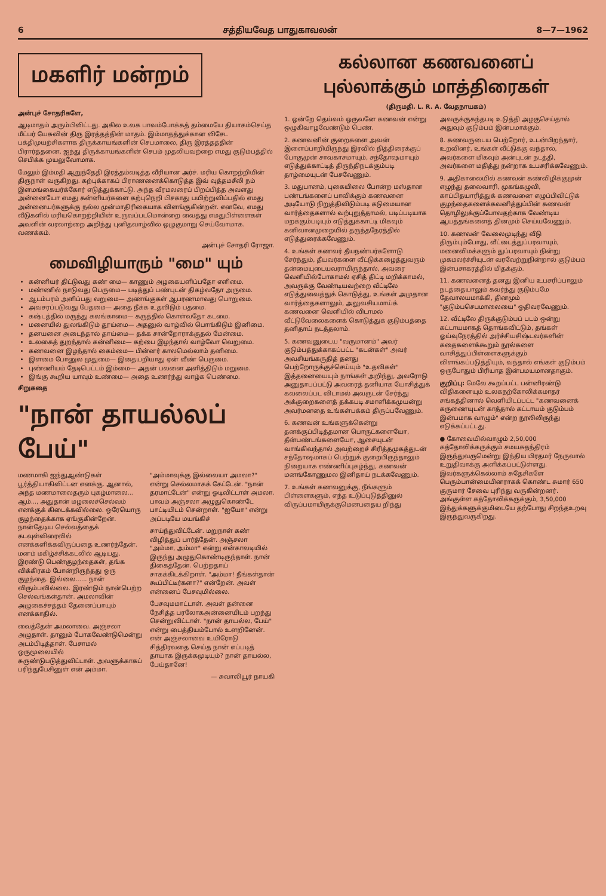6 சத்தியவேத பாதுகாவலன் 8—7—1962
மகளிர் மன்றம்
அன்புச் சோதரிகளே,
ஆடிமாதம் அரும்பிவிட்டது. அகில உலக பாவம்போக்கத் தம்மையே தியாகம்செய்த மீட்பர் யேசுவின் திரு இரத்தத்தின் மாதம். இம்மாதத்துக்கான விசேட பக்திமுயற்சிகளாக திருக்காயங்களின் செபமாலை, திரு இரத்தத்தின் பிரார்த்தனை, ஐந்து திருக்காயங்களின் செபம் முதலியவற்றை எமது குடும்பத்தில் செபிக்க முயலுவோமாக.
மேலும் இம்மதி ஆறுந்தேதி இரத்தம்வடித்த வீரியான அர்ச். மரிய கொறற்றியின் திருநாள் வருகிறது. கற்புக்காகப் பிராணனைக்கொடுத்த இவ் வுத்தமசீலி நம் இளமங்கையர்க்கோர் எடுத்துக்காட்டு. அந்த வீரமலரைப் பிறப்பித்த அவளது அன்னையோ எமது கன்னியர்களை கற்புநெறி பிசகாது பயிற்றுவிப்பதில் எமது அன்னையர்களுக்கு நல்ல முன்மாதிரிகையாக விளங்குகின்றன். எனவே, எமது வீடுகளில் மரியகொறற்றியின் உருவப்படமொன்றை வைத்து எமதுபிள்ளைகள் அவளின் வரலாற்றை அறிந்து புனிதவாழ்வில் ஒழுகுமாறு செய்வோமாக. வணக்கம்.
அன்புச் சோதரி ரோஜா.
மைவிழியாரும் "மை" யும்
கன்னியர் திட்டுவது கண் மை— காணும் அழகையளிப்பதோ எளிமை.
மண்ணில் நாடுவது பெருமை— படித்துப் பண்புடன் திகழ்வதோ அருமை.
ஆடம்பரம் அளிப்பது வறுமை— அணங்குகள் ஆபரணமாவது பொறுமை.
அவசரப்படுவது பேதமை— அதை நீக்க உதவிடும் பதமை.
கஷ்டத்தில் மருந்து கலங்காமை— கருத்தில் கொள்வதோ கடமை.
மனையில் துலங்கிடும் தூய்மை— அதனுல் வாழ்வில் பொங்கிடும் இனிமை.
தனயனை அடைந்தால் தாய்மை— தக்க சான்றோராக்குதல் மேன்மை.
உலகைத் துறந்தால் கன்னிமை— கற்பை இழந்தால் வாழ்வோ வெறுமை.
கணவனை இழந்தால் கைம்மை— பின்னர் காலமெல்லாம் தனிமை.
இளமை போனுல முதுமை— இதையறியாது ஏன் வீண் பெருமை.
புண்ணியம் தேடிபெட்டம் இம்மை— அதன் பலனை அளித்திடும் மறுமை.
இங்கு கூறிய யாவும் உண்மை— அதை உணர்ந்து வாழ்க பெண்மை.
சிறுகதை
"நான் தாயல்லப் பேய்"
மணமாகி ஐந்துஆண்டுகள் பூர்த்தியாகிவிட்டன எனக்கு. ஆனால், அந்த மணமாலைதரும் புகழ்மாலை... ஆம்..., அதுதான் மழலைச்செல்வம் எனக்குக் கிடைக்கவில்லை. ஒரேயொரு குழந்தைக்காக ஏங்குகின்றேன். நான்தேடிய செல்வத்தைக் கடவுள்விரைவில் எனக்களிக்கவிருப்பதை உணர்ந்தேன். மனம் மகிழ்ச்சிக்கடலில் ஆடியது. இரண்டு பெண்குழந்தைகள், தங்க விக்கிரகம் போன்றிருந்தது ஒரு குழந்தை. இல்லை...... நான் விரும்பவில்லை. இரண்டும் நான்பெற்ற செல்வங்கள்தான். அமலாவின் அழுகைச்சத்தம் தேனைப்பாயும் எனக்காதில்.
வைத்தேன் அமலாவை. அஞ்சலா அழுதாள். தானும் போகவேண்டுமென்று அடம்பிடித்தாள். பேசாமல் ஒருமூலையில் சுருண்டுபடுத்துவிட்டாள். அவளுக்காகப் பரிந்துபேசினுள் என் அம்மா. "அம்மாவுக்கு இல்லையா அமலா?" என்று செல்லமாகக் கேட்டேன். "நான் தரமாட்டேன்" என்று ஓடிவிட்டாள் அமலா. பாவம் அஞ்சலா அழுதுகொண்டே பாட்டியிடம் சென்றாள். "ஐயோ" என்று அப்படியே மயங்கிச்
சாய்ந்துவிட்டேன். மறுநாள் கண் விழித்துப் பார்த்தேன். அஞ்சலா "அம்மா, அம்மா" என்று என்காலடியில் இருந்து அழுதுகொண்டிருந்தாள். நான் திகைத்தேன். பெற்றதாய் சாகக்கிடக்கிறாள். "அம்மா! நீங்கள்தான் கூப்பிட்டீர்களா?" என்றேன். அவள் என்னைப் பேசவுமில்லை.
பேசவுமமாட்டாள். அவள் தன்னை நேசித்த பரலோகஅன்னையிடம் பறந்து சென்றுவிட்டாள். "நான் தாயல்ல, பேய்" என்று பைத்தியம்போல் உளறினேன். என் அஞ்சலாவை உயிரோடு சித்திரவதை செய்த நான் எப்படித் தாயாக இருக்கமுடியும்? நான் தாயல்ல, பேய்தானே!
— சுவாலியூர் நாயகி
கல்லான கணவனைப் புல்லாக்கும் மாத்திரைகள்
(திருமதி. L. R. A. வேதநாயகம்)
1. ஒன்றே தெய்வம் ஒருவனே கணவன் என்று ஒழுகிவாழவேண்டும் பெண்.
2. கணவனின் குறைகளை அவன் இளைப்பாறியிருந்து இரவில் நித்திரைக்குப் போகுமுன் சாவகாசமாயும், சந்தோஷமாயும் எடுத்துக்காட்டித் திருந்திநடக்கும்படி தாழ்மையுடன் பேசவேணும்.
3. மதுபானம், புகையிலை போன்ற மஸ்தான பண்டங்களைப் பாவிக்கும் கணவனை அடியோடு நிறுத்திவிடும்படி கடுமையான வார்த்தைகளால் வற்புறுத்தாமல், படிப்படியாக மறக்கும்படியும் எடுத்துக்காட்டி மிகவும் கனிவானமுறையில் தருந்தநேரத்தில் எடுத்துரைக்கவேணும்.
4. உங்கள் கணவர் தீயநண்பர்களோடு சேர்ந்தும், தீயவர்களை வீட்டுக்கழைத்துவரும் தன்மையுடையவராயிருந்தால், அவரை வெளியில்போகாமல் ஏசித் திட்டி மறிக்காமல், அவருக்கு வேண்டியவற்றை வீட்டிலே எடுத்துவைத்துக் கொடுத்து, உங்கள் அமுதான வார்த்தைகளாலும், அலுவசியமாய்க் கணவனை வெளியில் விடாமல் வீட்டுவேலைகளைக் கொடுத்துக் குடும்பத்தை தனிதாய் நடத்தலாம்.
5. கணவனுடைய "வருமானம்" அவர் குடும்பத்துக்காகப்பட்ட "கடன்கள்" அவர் அவசியங்கருதித் தனது பெற்றோருக்குச்செய்யும் "உதவிகள்" இத்தனையையும் நாங்கள் அறிந்து, அவரோடு அனுதாபப்பட்டு அவரைத் தனியாக யோசித்துக் கவலைப்பட விடாமல் அவருடன் சேர்ந்து அக்குறைகளைத் தக்கபடி சமாளிக்கமுயன்று அவர்மனதை உங்கள்பக்கம் திருப்பவேணும்.
6. கணவன் உங்களுக்கென்று தனக்குப்பிடித்தமான பொருட்களையோ, தீன்பண்டங்களையோ, ஆசையுடன் வாங்கிவந்தால் அவற்றைச் சிரித்தமுகத்துடன் சந்தோஷமாகப் பெற்றுக் குறைபிருந்தாலும் நிறையாக எண்ணிப்புகழ்ந்து, கணவன் மனங்கோணுமல இனிதாய் நடக்கவேணும்.
7. உங்கள் கணவனுக்கு, நீங்களும் பிள்ளைகளும், எந்த உடுப்புடுத்தினுல் விருப்பமாயிருக்குமெனபதைய றிந்து அவருக்குகந்தபடி உடுத்தி அழகுசெய்தால் அதுவும் குடும்பம் இன்பமாக்கும்.
8. கணவருடைய பெற்றோர், உடன்பிறந்தார், உறவினர், உங்கள் வீட்டுக்கு வந்தால், அவர்களை மிகவும் அன்புடன் நடத்தி, அவர்களை மதித்து நன்றாக உபசரிக்கவேணும்.
9. அதிகாலையில் கணவன் கண்விழிக்குமுன் எழுந்து தலைவாரி, முகங்கழுவி, காப்பிதயாரித்துக் கணவனை எழுப்பிவிட்டுக் குழந்தைகளைக்கவனித்துப்பின் கணவன் தொழிலுக்குப்போவதற்காக வேண்டிய ஆயத்தங்களைத் தினமும் செய்யவேணும்.
10. கணவன் வேலைமுடிந்து வீடு திரும்பும்போது, வீட்டைத்துப்பரவாயும், மனைவிமக்களும் துப்பரவாயும் நின்று முகமலர்ச்சியுடன் வரவேற்றுநின்றால் குடும்பம் இன்பசாகரத்தில் மிதக்கும்.
11. கணவனைத் தனது இனிய உபசரிப்பாலும் நடத்தையாலும் கவர்ந்து குடும்பமே தேவாலயமாக்கி, தினமும் "குடும்பசெபமாலையை" ஓதிவரவேணும்.
12. வீட்டிலே திருக்குடும்பப் படம் ஒன்று கட்டாயமாகத் தொங்கவிட்டும், தங்கள் ஓய்வுநேரத்தில் அர்ச்சியசிஷ்டவர்களின் கதைகளைக்கூறும் நூல்களை வாசித்துப்பிள்ளைகளுக்கும் விளங்கப்படுத்தியும், வந்தால் எங்கள் குடும்பம் ஒருபோதும் பிரியாத இன்பமயமானதாகும்.
குறிப்பு: மேலே கூறப்பட்ட பன்னிரண்டு விதிகளையும் உலகநற்கோலிக்கமாதர் சங்கத்தினால் வெளியிடப்பட்ட "கணவனைக் கருணையுடன் காத்தால் கட்டாயம் குடும்பம் இன்பமாக வாழும்" என்ற நூலிலிருந்து எடுக்கப்பட்டது.
● கோவையில்வாழும் 2,50,000 கத்தோலிக்கருக்கும் சமயசுதந்திரம் இருந்துவருமென்று இந்திய பிரதமர் நேருவால் உறுதிவாக்கு அளிக்கப்பட்டுள்ளது. இவர்களுக்கெல்லாம் சுதேசிகளே பெரும்பான்மையினராகக் கொண்ட சுமார் 650 குருமார் சேவை புரிந்து வருகின்றனர். அங்குள்ள கத்தோலிக்கருக்கும், 3,50,000 இந்துக்களுக்குமிடையே தற்போது சிறந்தஉறவு இருந்துவருகிறது.